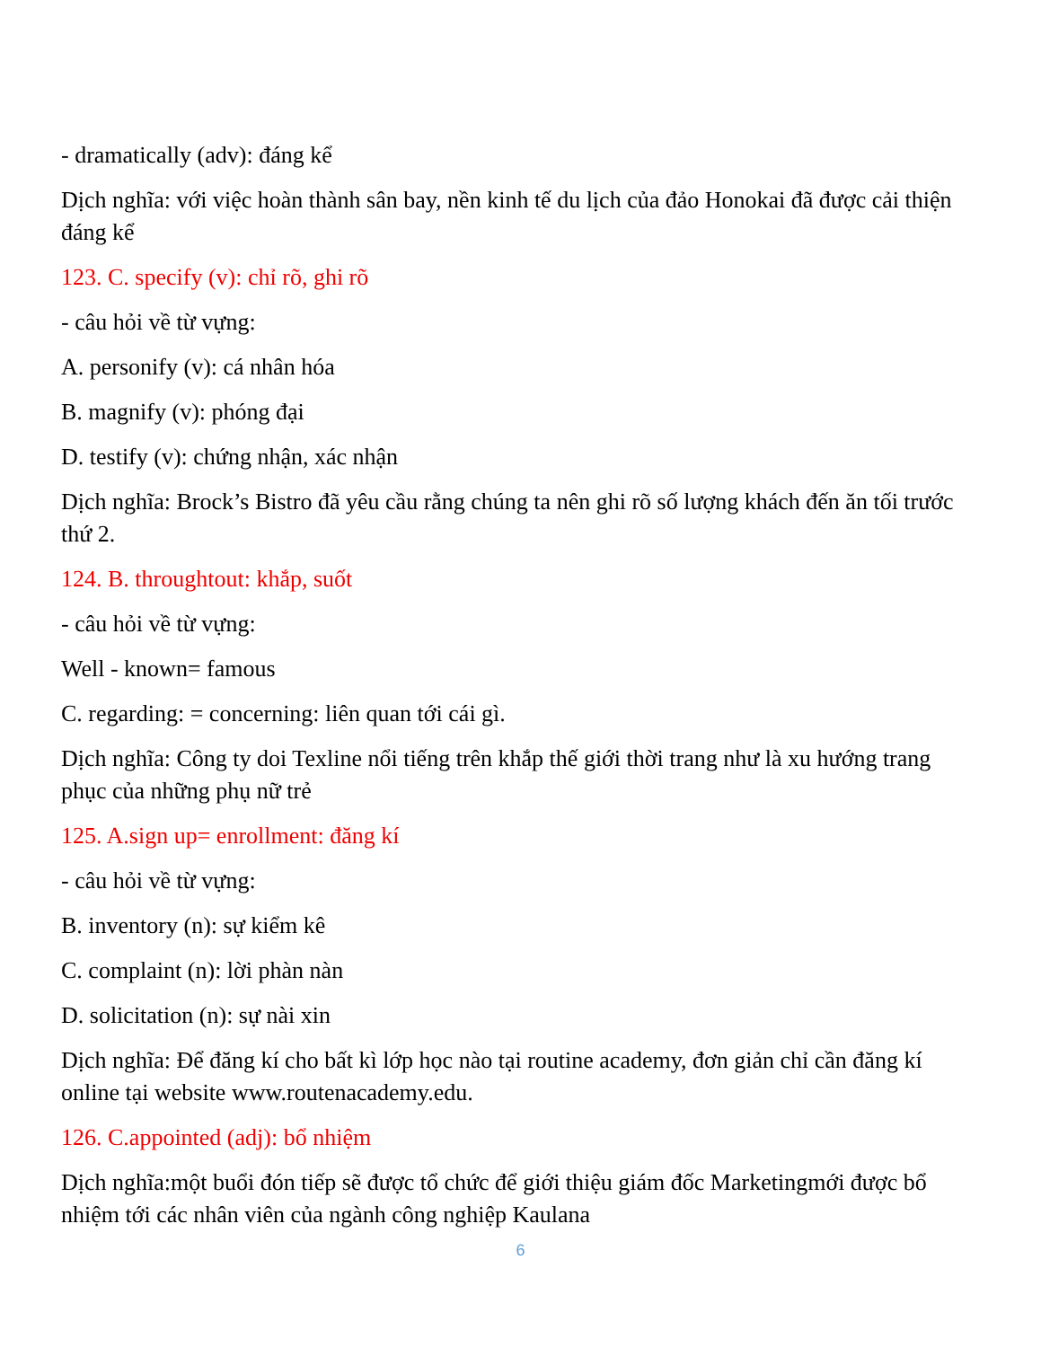- dramatically (adv): đáng kể
Dịch nghĩa: với việc hoàn thành sân bay, nền kinh tế du lịch của đảo Honokai đã được cải thiện đáng kể
123. C. specify (v): chỉ rõ, ghi rõ
- câu hỏi về từ vựng:
A. personify (v): cá nhân hóa
B. magnify (v): phóng đại
D. testify (v): chứng nhận, xác nhận
Dịch nghĩa: Brock’s Bistro đã yêu cầu rằng chúng ta nên ghi rõ số lượng khách đến ăn tối trước thứ 2.
124. B. throughtout: khắp, suốt
- câu hỏi về từ vựng:
Well - known= famous
C. regarding: = concerning: liên quan tới cái gì.
Dịch nghĩa: Công ty doi Texline nổi tiếng trên khắp thế giới thời trang như là xu hướng trang phục của những phụ nữ trẻ
125. A.sign up= enrollment: đăng kí
- câu hỏi về từ vựng:
B. inventory (n): sự kiểm kê
C. complaint (n): lời phàn nàn
D. solicitation (n): sự nài xin
Dịch nghĩa: Để đăng kí cho bất kì lớp học nào tại routine academy, đơn giản chỉ cần đăng kí online tại website www.routenacademy.edu.
126. C.appointed (adj): bổ nhiệm
Dịch nghĩa:một buổi đón tiếp sẽ được tổ chức để giới thiệu giám đốc Marketingmới được bổ nhiệm tới các nhân viên của ngành công nghiệp Kaulana
6